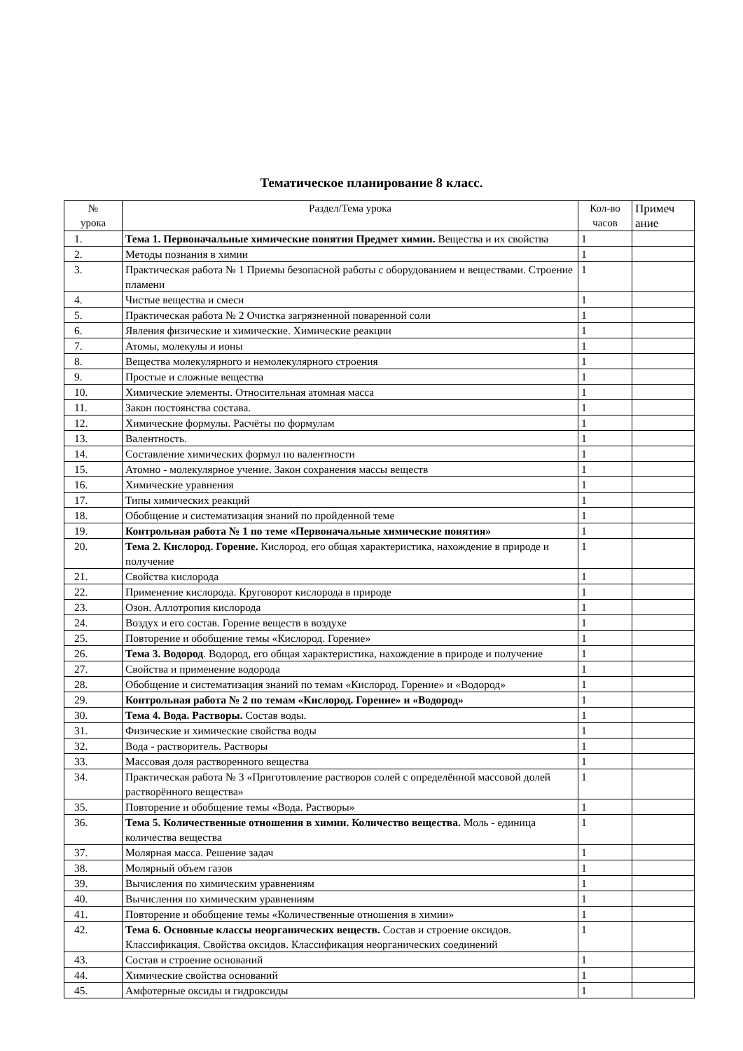Тематическое планирование 8 класс.
| № урока | Раздел/Тема урока | Кол-во часов | Примеч ание |
| --- | --- | --- | --- |
| 1. | Тема 1. Первоначальные химические понятия Предмет химии. Вещества и их свойства | 1 | |
| 2. | Методы познания в химии | 1 | |
| 3. | Практическая работа № 1 Приемы безопасной работы с оборудованием и веществами. Строение пламени | 1 | |
| 4. | Чистые вещества и смеси | 1 | |
| 5. | Практическая работа № 2 Очистка загрязненной поваренной соли | 1 | |
| 6. | Явления физические и химические. Химические реакции | 1 | |
| 7. | Атомы, молекулы и ионы | 1 | |
| 8. | Вещества молекулярного и немолекулярного строения | 1 | |
| 9. | Простые и сложные вещества | 1 | |
| 10. | Химические элементы. Относительная атомная масса | 1 | |
| 11. | Закон постоянства состава. | 1 | |
| 12. | Химические формулы. Расчёты по формулам | 1 | |
| 13. | Валентность. | 1 | |
| 14. | Составление химических формул по валентности | 1 | |
| 15. | Атомно - молекулярное учение. Закон сохранения массы веществ | 1 | |
| 16. | Химические уравнения | 1 | |
| 17. | Типы химических реакций | 1 | |
| 18. | Обобщение и систематизация знаний по пройденной теме | 1 | |
| 19. | Контрольная работа № 1 по теме «Первоначальные химические понятия» | 1 | |
| 20. | Тема 2. Кислород. Горение. Кислород, его общая характеристика, нахождение в природе и получение | 1 | |
| 21. | Свойства кислорода | 1 | |
| 22. | Применение кислорода. Круговорот кислорода в природе | 1 | |
| 23. | Озон. Аллотропия кислорода | 1 | |
| 24. | Воздух и его состав. Горение веществ в воздухе | 1 | |
| 25. | Повторение и обобщение темы «Кислород. Горение» | 1 | |
| 26. | Тема 3. Водород . Водород, его общая характеристика, нахождение в природе и получение | 1 | |
| 27. | Свойства и применение водорода | 1 | |
| 28. | Обобщение и систематизация знаний по темам «Кислород. Горение» и «Водород» | 1 | |
| 29. | Контрольная работа № 2 по темам «Кислород. Горение» и «Водород» | 1 | |
| 30. | Тема 4. Вода. Растворы. Состав воды. | 1 | |
| 31. | Физические и химические свойства воды | 1 | |
| 32. | Вода - растворитель. Растворы | 1 | |
| 33. | Массовая доля растворенного вещества | 1 | |
| 34. | Практическая работа № 3 «Приготовление растворов солей с определённой массовой долей растворённого вещества» | 1 | |
| 35. | Повторение и обобщение темы «Вода. Растворы» | 1 | |
| 36. | Тема 5. Количественные отношения в химии. Количество вещества. Моль - единица количества вещества | 1 | |
| 37. | Молярная масса. Решение задач | 1 | |
| 38. | Молярный объем газов | 1 | |
| 39. | Вычисления по химическим уравнениям | 1 | |
| 40. | Вычисления по химическим уравнениям | 1 | |
| 41. | Повторение и обобщение темы «Количественные отношения в химии» | 1 | |
| 42. | Тема 6. Основные классы неорганических веществ. Состав и строение оксидов. Классификация. Свойства оксидов. Классификация неорганических соединений | 1 | |
| 43. | Состав и строение оснований | 1 | |
| 44. | Химические свойства оснований | 1 | |
| 45. | Амфотерные оксиды и гидроксиды | 1 | |